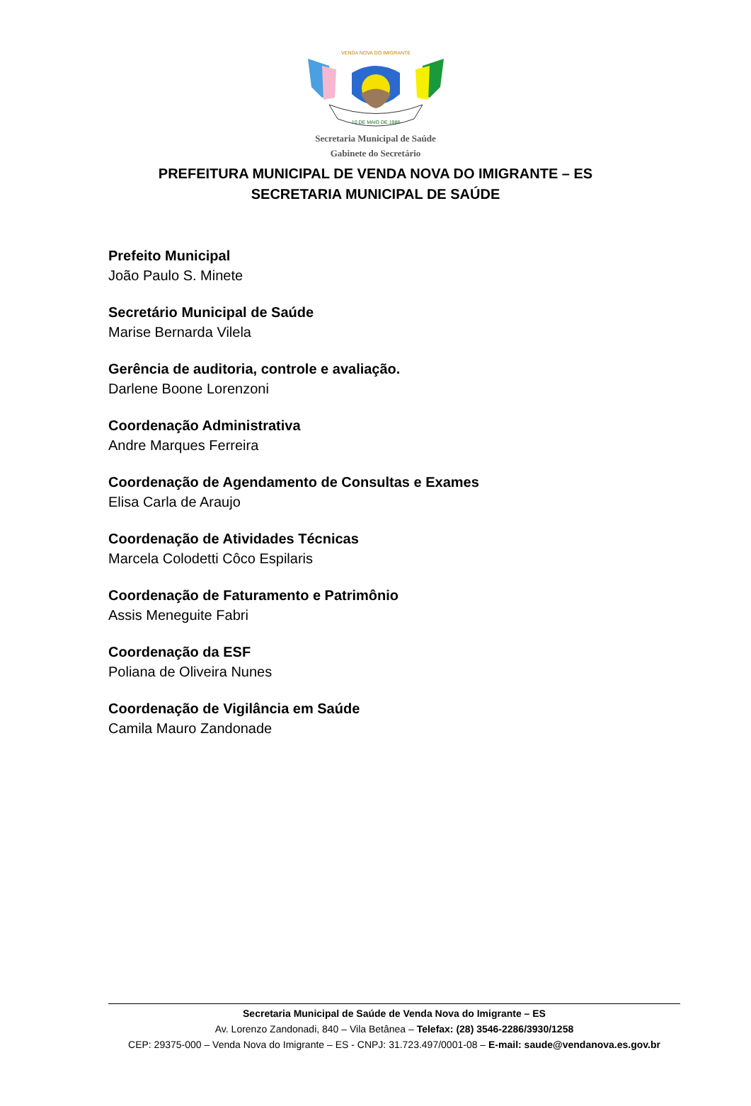VENDA NOVA DO IMIGRANTE
10 DE MAIO DE 1988
Secretaria Municipal de Saúde
Gabinete do Secretário
PREFEITURA MUNICIPAL DE VENDA NOVA DO IMIGRANTE – ES
SECRETARIA MUNICIPAL DE SAÚDE
Prefeito Municipal
João Paulo S. Minete
Secretário Municipal de Saúde
Marise Bernarda Vilela
Gerência de auditoria, controle e avaliação.
Darlene Boone Lorenzoni
Coordenação Administrativa
Andre Marques Ferreira
Coordenação de Agendamento de Consultas e Exames
Elisa Carla de Araujo
Coordenação de Atividades Técnicas
Marcela Colodetti Côco Espilaris
Coordenação de Faturamento e Patrimônio
Assis Meneguite Fabri
Coordenação da ESF
Poliana de Oliveira Nunes
Coordenação de Vigilância em Saúde
Camila Mauro Zandonade
Secretaria Municipal de Saúde de Venda Nova do Imigrante – ES
Av. Lorenzo Zandonadi, 840 – Vila Betânea – Telefax: (28) 3546-2286/3930/1258
CEP: 29375-000 – Venda Nova do Imigrante – ES - CNPJ: 31.723.497/0001-08 – E-mail: saude@vendanova.es.gov.br